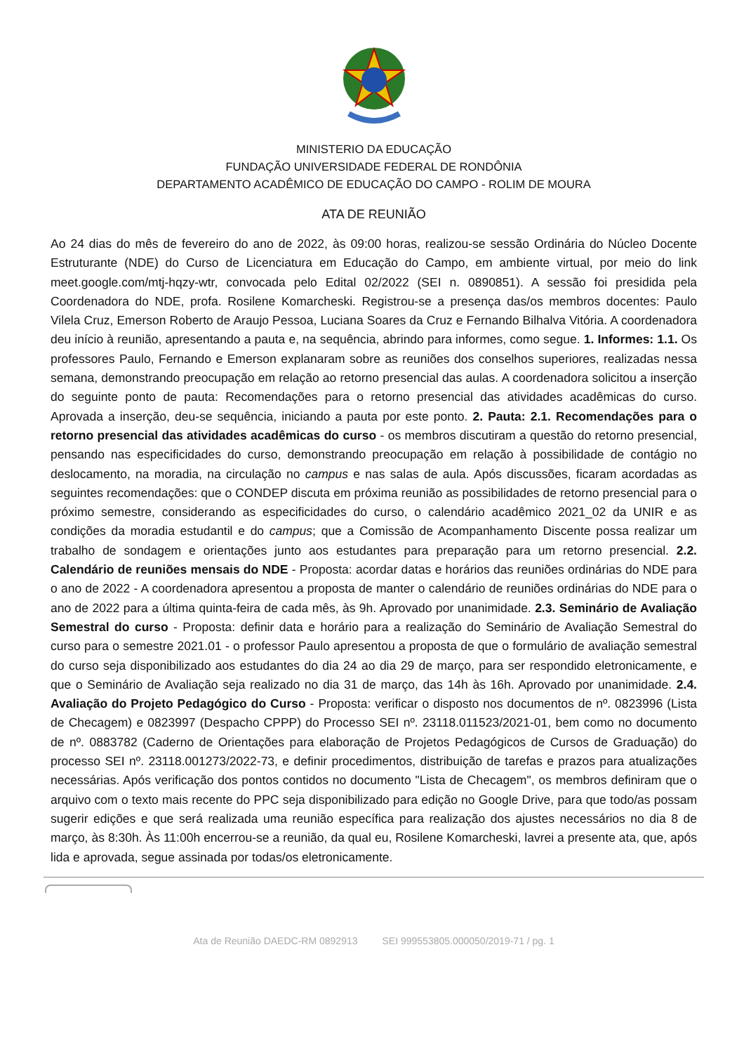MINISTERIO DA EDUCAÇÃO
FUNDAÇÃO UNIVERSIDADE FEDERAL DE RONDÔNIA
DEPARTAMENTO ACADÊMICO DE EDUCAÇÃO DO CAMPO - ROLIM DE MOURA
ATA DE REUNIÃO
Ao 24 dias do mês de fevereiro do ano de 2022, às 09:00 horas, realizou-se sessão Ordinária do Núcleo Docente Estruturante (NDE) do Curso de Licenciatura em Educação do Campo, em ambiente virtual, por meio do link meet.google.com/mtj-hqzy-wtr, convocada pelo Edital 02/2022 (SEI n. 0890851). A sessão foi presidida pela Coordenadora do NDE, profa. Rosilene Komarcheski. Registrou-se a presença das/os membros docentes: Paulo Vilela Cruz, Emerson Roberto de Araujo Pessoa, Luciana Soares da Cruz e Fernando Bilhalva Vitória. A coordenadora deu início à reunião, apresentando a pauta e, na sequência, abrindo para informes, como segue. 1. Informes: 1.1. Os professores Paulo, Fernando e Emerson explanaram sobre as reuniões dos conselhos superiores, realizadas nessa semana, demonstrando preocupação em relação ao retorno presencial das aulas. A coordenadora solicitou a inserção do seguinte ponto de pauta: Recomendações para o retorno presencial das atividades acadêmicas do curso. Aprovada a inserção, deu-se sequência, iniciando a pauta por este ponto. 2. Pauta: 2.1. Recomendações para o retorno presencial das atividades acadêmicas do curso - os membros discutiram a questão do retorno presencial, pensando nas especificidades do curso, demonstrando preocupação em relação à possibilidade de contágio no deslocamento, na moradia, na circulação no campus e nas salas de aula. Após discussões, ficaram acordadas as seguintes recomendações: que o CONDEP discuta em próxima reunião as possibilidades de retorno presencial para o próximo semestre, considerando as especificidades do curso, o calendário acadêmico 2021_02 da UNIR e as condições da moradia estudantil e do campus; que a Comissão de Acompanhamento Discente possa realizar um trabalho de sondagem e orientações junto aos estudantes para preparação para um retorno presencial. 2.2. Calendário de reuniões mensais do NDE - Proposta: acordar datas e horários das reuniões ordinárias do NDE para o ano de 2022 - A coordenadora apresentou a proposta de manter o calendário de reuniões ordinárias do NDE para o ano de 2022 para a última quinta-feira de cada mês, às 9h. Aprovado por unanimidade. 2.3. Seminário de Avaliação Semestral do curso - Proposta: definir data e horário para a realização do Seminário de Avaliação Semestral do curso para o semestre 2021.01 - o professor Paulo apresentou a proposta de que o formulário de avaliação semestral do curso seja disponibilizado aos estudantes do dia 24 ao dia 29 de março, para ser respondido eletronicamente, e que o Seminário de Avaliação seja realizado no dia 31 de março, das 14h às 16h. Aprovado por unanimidade. 2.4. Avaliação do Projeto Pedagógico do Curso - Proposta: verificar o disposto nos documentos de nº. 0823996 (Lista de Checagem) e 0823997 (Despacho CPPP) do Processo SEI nº. 23118.011523/2021-01, bem como no documento de nº. 0883782 (Caderno de Orientações para elaboração de Projetos Pedagógicos de Cursos de Graduação) do processo SEI nº. 23118.001273/2022-73, e definir procedimentos, distribuição de tarefas e prazos para atualizações necessárias. Após verificação dos pontos contidos no documento "Lista de Checagem", os membros definiram que o arquivo com o texto mais recente do PPC seja disponibilizado para edição no Google Drive, para que todo/as possam sugerir edições e que será realizada uma reunião específica para realização dos ajustes necessários no dia 8 de março, às 8:30h. Às 11:00h encerrou-se a reunião, da qual eu, Rosilene Komarcheski, lavrei a presente ata, que, após lida e aprovada, segue assinada por todas/os eletronicamente.
Ata de Reunião DAEDC-RM 0892913 SEI 999553805.000050/2019-71 / pg. 1